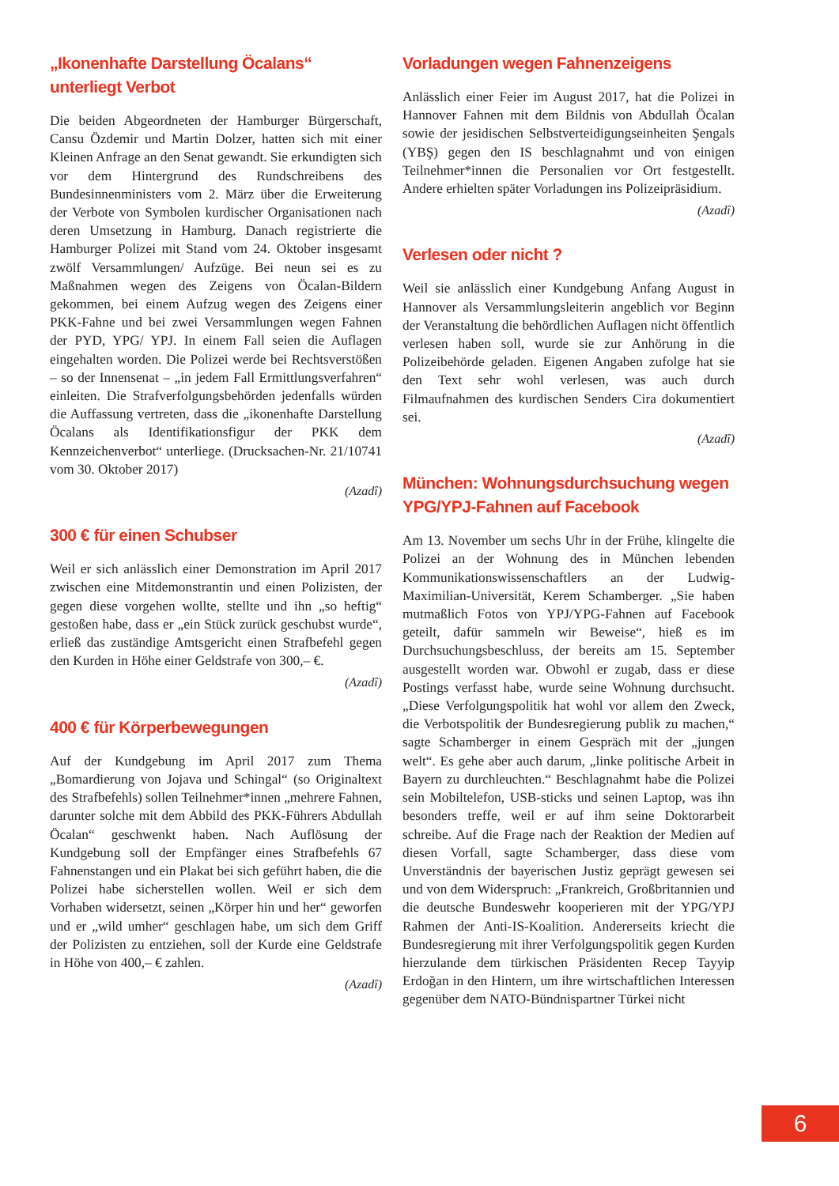„Ikonenhafte Darstellung Öcalans“ unterliegt Verbot
Die beiden Abgeordneten der Hamburger Bürgerschaft, Cansu Özdemir und Martin Dolzer, hatten sich mit einer Kleinen Anfrage an den Senat gewandt. Sie erkundigten sich vor dem Hintergrund des Rundschreibens des Bundesinnenministers vom 2. März über die Erweiterung der Verbote von Symbolen kurdischer Organisationen nach deren Umsetzung in Hamburg. Danach registrierte die Hamburger Polizei mit Stand vom 24. Oktober insgesamt zwölf Versammlungen/ Aufzüge. Bei neun sei es zu Maßnahmen wegen des Zeigens von Öcalan-Bildern gekommen, bei einem Aufzug wegen des Zeigens einer PKK-Fahne und bei zwei Versammlungen wegen Fahnen der PYD, YPG/ YPJ. In einem Fall seien die Auflagen eingehalten worden. Die Polizei werde bei Rechtsverstößen – so der Innensenat – „in jedem Fall Ermittlungsverfahren“ einleiten. Die Strafverfolgungsbehörden jedenfalls würden die Auffassung vertreten, dass die „ikonenhafte Darstellung Öcalans als Identifikationsfigur der PKK dem Kennzeichenverbot“ unterliege. (Drucksachen-Nr. 21/10741 vom 30. Oktober 2017)
(Azadî)
300 € für einen Schubser
Weil er sich anlässlich einer Demonstration im April 2017 zwischen eine Mitdemonstrantin und einen Polizisten, der gegen diese vorgehen wollte, stellte und ihn „so heftig“ gestoßen habe, dass er „ein Stück zurück geschubst wurde“, erließ das zuständige Amtsgericht einen Strafbefehl gegen den Kurden in Höhe einer Geldstrafe von 300,– €.
(Azadî)
400 € für Körperbewegungen
Auf der Kundgebung im April 2017 zum Thema „Bomardierung von Jojava und Schingal“ (so Originaltext des Strafbefehls) sollen Teilnehmer*innen „mehrere Fahnen, darunter solche mit dem Abbild des PKK-Führers Abdullah Öcalan“ geschwenkt haben. Nach Auflösung der Kundgebung soll der Empfänger eines Strafbefehls 67 Fahnenstangen und ein Plakat bei sich geführt haben, die die Polizei habe sicherstellen wollen. Weil er sich dem Vorhaben widersetzt, seinen „Körper hin und her“ geworfen und er „wild umher“ geschlagen habe, um sich dem Griff der Polizisten zu entziehen, soll der Kurde eine Geldstrafe in Höhe von 400,– € zahlen.
(Azadî)
Vorladungen wegen Fahnenzeigens
Anlässlich einer Feier im August 2017, hat die Polizei in Hannover Fahnen mit dem Bildnis von Abdullah Öcalan sowie der jesidischen Selbstverteidigungseinheiten Şengals (YBŞ) gegen den IS beschlagnahmt und von einigen Teilnehmer*innen die Personalien vor Ort festgestellt. Andere erhielten später Vorladungen ins Polizeipräsidium.
(Azadî)
Verlesen oder nicht ?
Weil sie anlässlich einer Kundgebung Anfang August in Hannover als Versammlungsleiterin angeblich vor Beginn der Veranstaltung die behördlichen Auflagen nicht öffentlich verlesen haben soll, wurde sie zur Anhörung in die Polizeibehörde geladen. Eigenen Angaben zufolge hat sie den Text sehr wohl verlesen, was auch durch Filmaufnahmen des kurdischen Senders Cira dokumentiert sei.
(Azadî)
München: Wohnungsdurchsuchung wegen YPG/YPJ-Fahnen auf Facebook
Am 13. November um sechs Uhr in der Frühe, klingelte die Polizei an der Wohnung des in München lebenden Kommunikationswissenschaftlers an der Ludwig-Maximilian-Universität, Kerem Schamberger. „Sie haben mutmaßlich Fotos von YPJ/YPG-Fahnen auf Facebook geteilt, dafür sammeln wir Beweise“, hieß es im Durchsuchungsbeschluss, der bereits am 15. September ausgestellt worden war. Obwohl er zugab, dass er diese Postings verfasst habe, wurde seine Wohnung durchsucht. „Diese Verfolgungspolitik hat wohl vor allem den Zweck, die Verbotspolitik der Bundesregierung publik zu machen,“ sagte Schamberger in einem Gespräch mit der „jungen welt“. Es gehe aber auch darum, „linke politische Arbeit in Bayern zu durchleuchten.“ Beschlagnahmt habe die Polizei sein Mobiltelefon, USB-sticks und seinen Laptop, was ihn besonders treffe, weil er auf ihm seine Doktorarbeit schreibe. Auf die Frage nach der Reaktion der Medien auf diesen Vorfall, sagte Schamberger, dass diese vom Unverständnis der bayerischen Justiz geprägt gewesen sei und von dem Widerspruch: „Frankreich, Großbritannien und die deutsche Bundeswehr kooperieren mit der YPG/YPJ Rahmen der Anti-IS-Koalition. Andererseits kriecht die Bundesregierung mit ihrer Verfolgungspolitik gegen Kurden hierzulande dem türkischen Präsidenten Recep Tayyip Erdoğan in den Hintern, um ihre wirtschaftlichen Interessen gegenüber dem NATO-Bündnispartner Türkei nicht
6